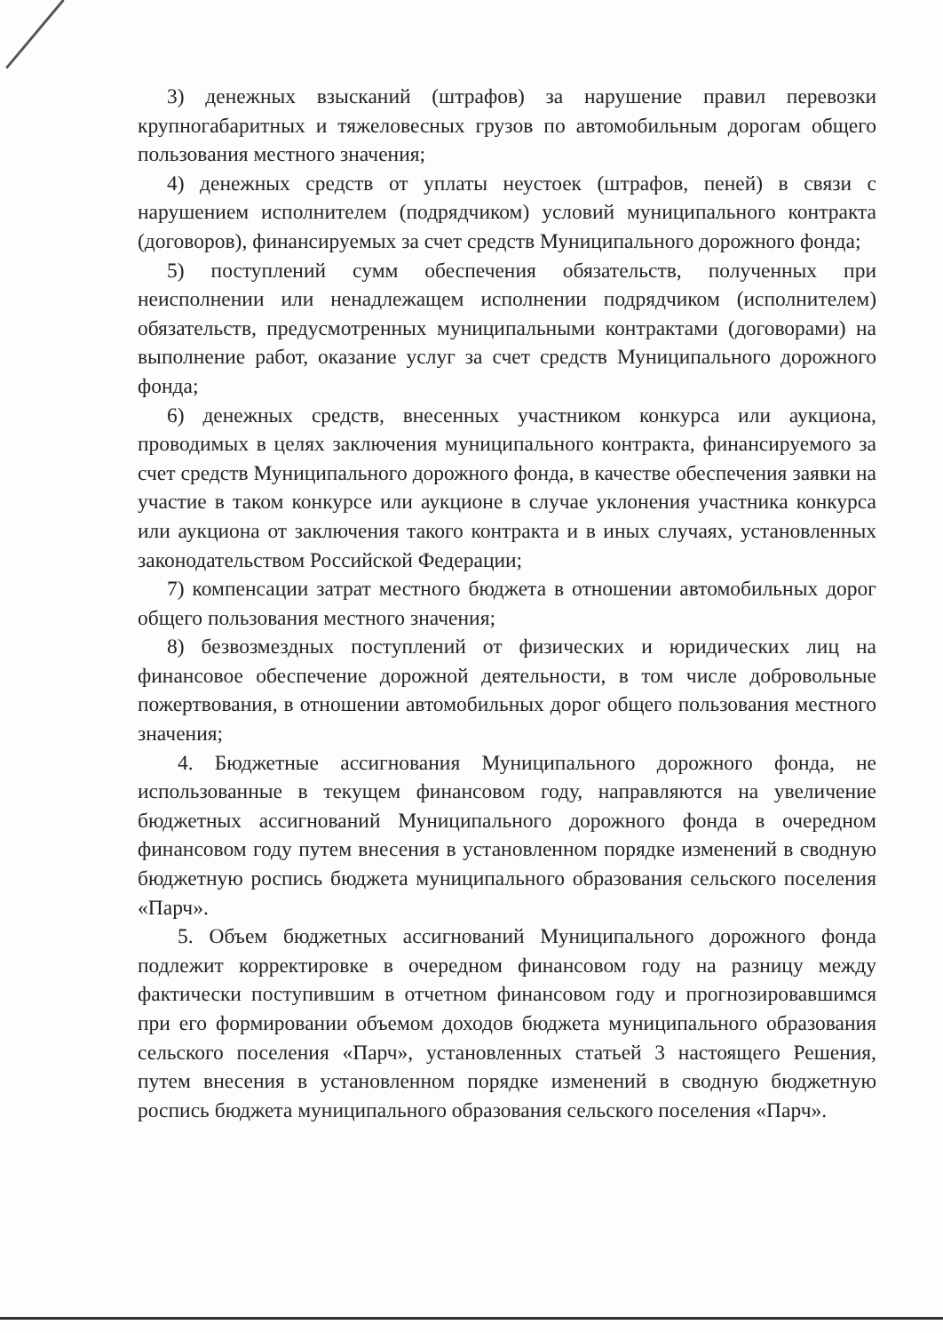3) денежных взысканий (штрафов) за нарушение правил перевозки крупногабаритных и тяжеловесных грузов по автомобильным дорогам общего пользования местного значения;
4) денежных средств от уплаты неустоек (штрафов, пеней) в связи с нарушением исполнителем (подрядчиком) условий муниципального контракта (договоров), финансируемых за счет средств Муниципального дорожного фонда;
5) поступлений сумм обеспечения обязательств, полученных при неисполнении или ненадлежащем исполнении подрядчиком (исполнителем) обязательств, предусмотренных муниципальными контрактами (договорами) на выполнение работ, оказание услуг за счет средств Муниципального дорожного фонда;
6) денежных средств, внесенных участником конкурса или аукциона, проводимых в целях заключения муниципального контракта, финансируемого за счет средств Муниципального дорожного фонда, в качестве обеспечения заявки на участие в таком конкурсе или аукционе в случае уклонения участника конкурса или аукциона от заключения такого контракта и в иных случаях, установленных законодательством Российской Федерации;
7) компенсации затрат местного бюджета в отношении автомобильных дорог общего пользования местного значения;
8) безвозмездных поступлений от физических и юридических лиц на финансовое обеспечение дорожной деятельности, в том числе добровольные пожертвования, в отношении автомобильных дорог общего пользования местного значения;
4. Бюджетные ассигнования Муниципального дорожного фонда, не использованные в текущем финансовом году, направляются на увеличение бюджетных ассигнований Муниципального дорожного фонда в очередном финансовом году путем внесения в установленном порядке изменений в сводную бюджетную роспись бюджета муниципального образования сельского поселения «Парч».
5. Объем бюджетных ассигнований Муниципального дорожного фонда подлежит корректировке в очередном финансовом году на разницу между фактически поступившим в отчетном финансовом году и прогнозировавшимся при его формировании объемом доходов бюджета муниципального образования сельского поселения «Парч», установленных статьей 3 настоящего Решения, путем внесения в установленном порядке изменений в сводную бюджетную роспись бюджета муниципального образования сельского поселения «Парч».